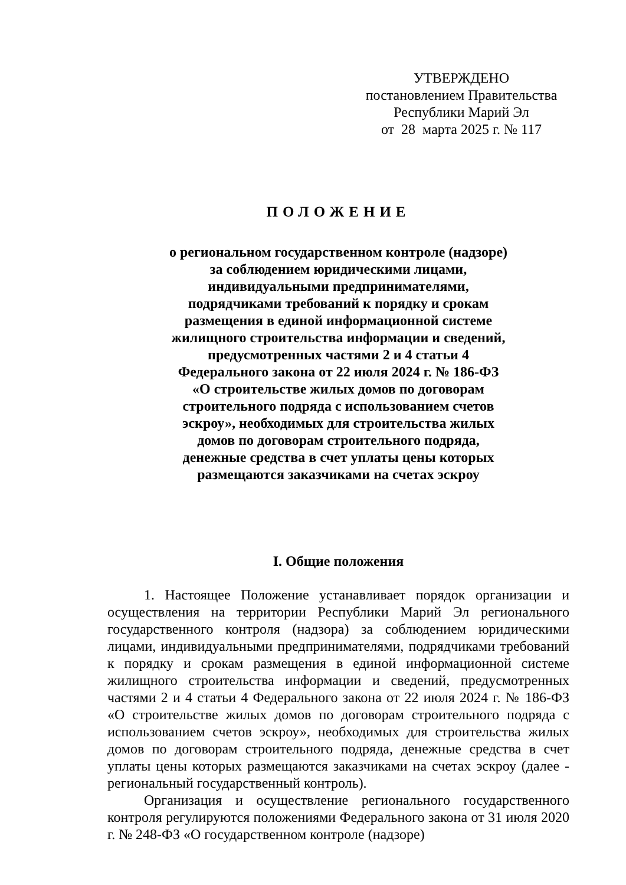УТВЕРЖДЕНО
постановлением Правительства
Республики Марий Эл
от 28 марта 2025 г. № 117
ПОЛОЖЕНИЕ
о региональном государственном контроле (надзоре)
за соблюдением юридическими лицами,
индивидуальными предпринимателями,
подрядчиками требований к порядку и срокам
размещения в единой информационной системе
жилищного строительства информации и сведений,
предусмотренных частями 2 и 4 статьи 4
Федерального закона от 22 июля 2024 г. № 186-ФЗ
«О строительстве жилых домов по договорам
строительного подряда с использованием счетов
эскроу», необходимых для строительства жилых
домов по договорам строительного подряда,
денежные средства в счет уплаты цены которых
размещаются заказчиками на счетах эскроу
I. Общие положения
1. Настоящее Положение устанавливает порядок организации и осуществления на территории Республики Марий Эл регионального государственного контроля (надзора) за соблюдением юридическими лицами, индивидуальными предпринимателями, подрядчиками требований к порядку и срокам размещения в единой информационной системе жилищного строительства информации и сведений, предусмотренных частями 2 и 4 статьи 4 Федерального закона от 22 июля 2024 г. № 186-ФЗ «О строительстве жилых домов по договорам строительного подряда с использованием счетов эскроу», необходимых для строительства жилых домов по договорам строительного подряда, денежные средства в счет уплаты цены которых размещаются заказчиками на счетах эскроу (далее - региональный государственный контроль).
Организация и осуществление регионального государственного контроля регулируются положениями Федерального закона от 31 июля 2020 г. № 248-ФЗ «О государственном контроле (надзоре)